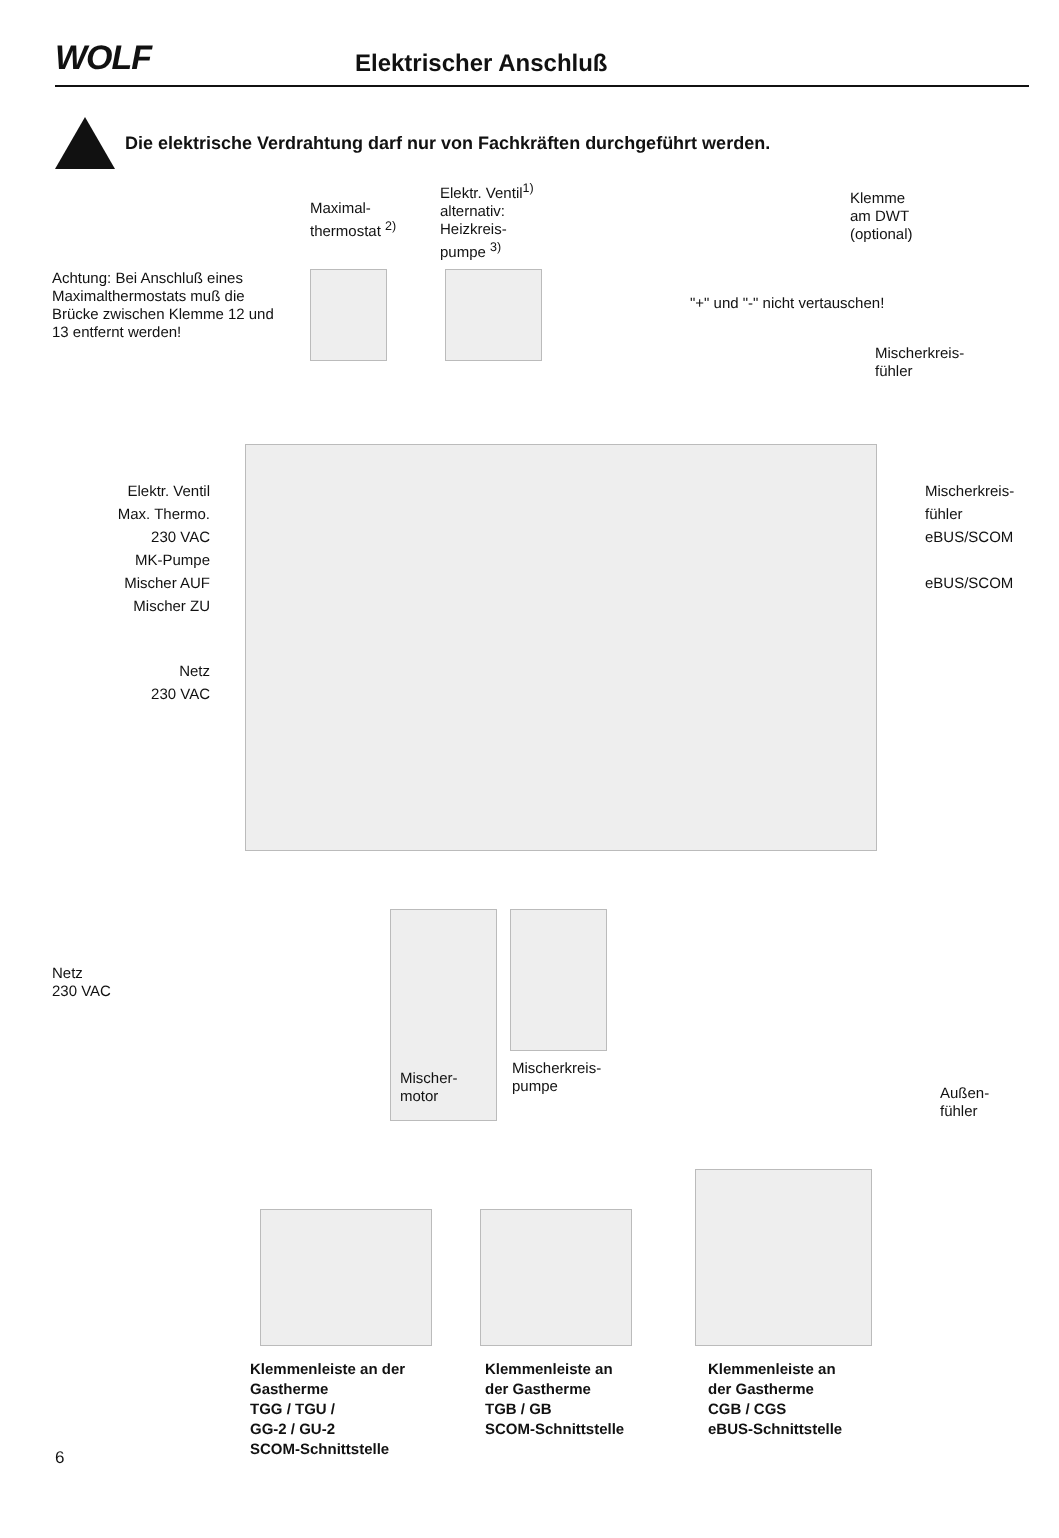WOLF
Elektrischer Anschluß
Die elektrische Verdrahtung darf nur von Fachkräften durchgeführt werden.
Maximal-
thermostat <sup>2)</sup>
Elektr. Ventil<sup>1)</sup>
alternativ:
Heizkreis-
pumpe <sup>3)</sup>
Klemme
am DWT
(optional)
Achtung: Bei Anschluß eines Maximalthermostats muß die Brücke zwischen Klemme 12 und 13 entfernt werden!
"+" und "-" nicht vertauschen!
Mischerkreis-
fühler
Elektr. Ventil
Max. Thermo.
230 VAC
MK-Pumpe
Mischer AUF
Mischer ZU
Netz
230 VAC
Mischerkreis-
fühler
eBUS/SCOM
eBUS/SCOM
Netz
230 VAC
Mischer-
motor
Mischerkreis-
pumpe
Außen-
fühler
Klemmenleiste an der
Gastherme
TGG / TGU /
GG-2 / GU-2
SCOM-Schnittstelle
Klemmenleiste an
der Gastherme
TGB / GB
SCOM-Schnittstelle
Klemmenleiste an
der Gastherme
CGB / CGS
eBUS-Schnittstelle
6